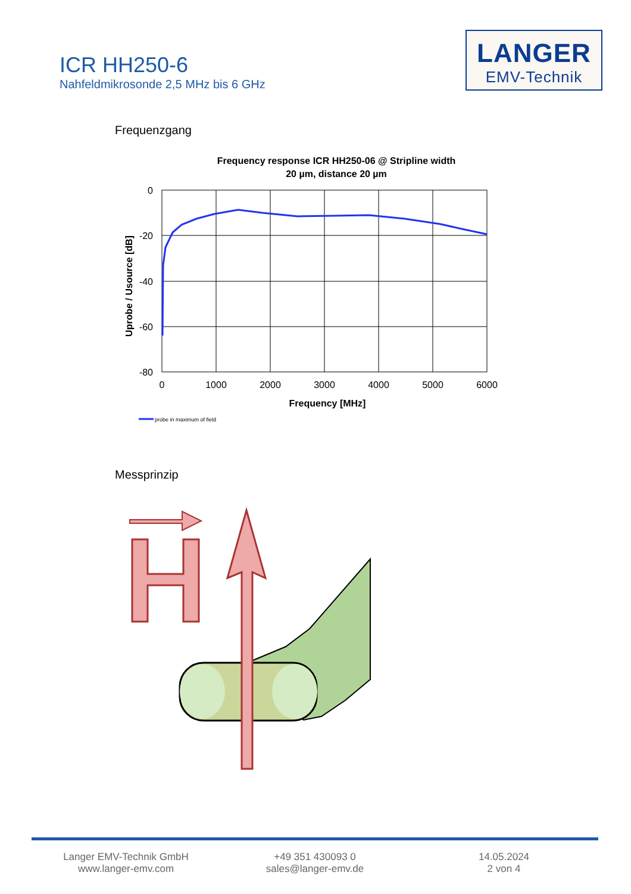ICR HH250-6
Nahfeldmikrosonde 2,5 MHz bis 6 GHz
LANGER
EMV-Technik
Frequenzgang
Frequency response ICR HH250-06 @ Stripline width
20 µm, distance 20 µm
0
-20
-40
-60
-80
0
1000
2000
3000
4000
5000
6000
Frequency [MHz]
Uprobe / Usource [dB]
probe in maximum of field
Messprinzip
Langer EMV-Technik GmbH
www.langer-emv.com
+49 351 430093 0
sales@langer-emv.de
14.05.2024
2 von 4